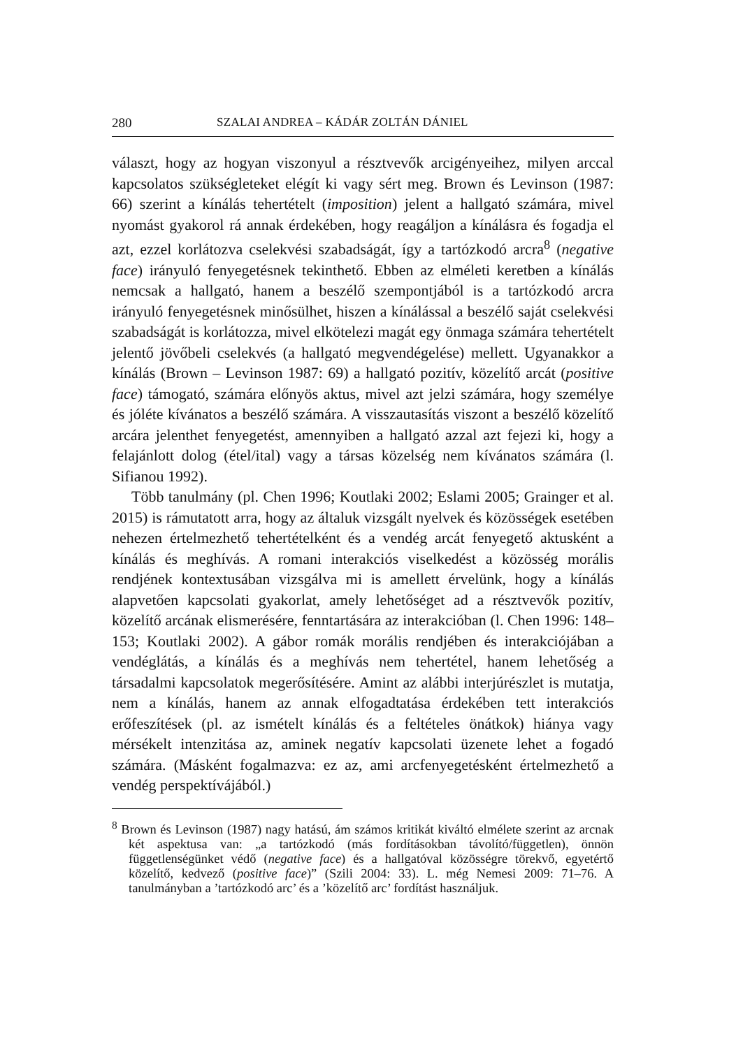280 SZALAI ANDREA – KÁDÁR ZOLTÁN DÁNIEL
választ, hogy az hogyan viszonyul a résztvevők arcigényeihez, milyen arccal kapcsolatos szükségleteket elégít ki vagy sért meg. Brown és Levinson (1987: 66) szerint a kínálás tehertételt (imposition) jelent a hallgató számára, mivel nyomást gyakorol rá annak érdekében, hogy reagáljon a kínálásra és fogadja el azt, ezzel korlátozva cselekvési szabadságát, így a tartózkodó arcra<sup>8</sup> (negative face) irányuló fenyegetésnek tekinthető. Ebben az elméleti keretben a kínálás nemcsak a hallgató, hanem a beszélő szempontjából is a tartózkodó arcra irányuló fenyegetésnek minősülhet, hiszen a kínálással a beszélő saját cselekvési szabadságát is korlátozza, mivel elkötelezi magát egy önmaga számára tehertételt jelentő jövőbeli cselekvés (a hallgató megvendégelése) mellett. Ugyanakkor a kínálás (Brown – Levinson 1987: 69) a hallgató pozitív, közelítő arcát (positive face) támogató, számára előnyös aktus, mivel azt jelzi számára, hogy személye és jóléte kívánatos a beszélő számára. A visszautasítás viszont a beszélő közelítő arcára jelenthet fenyegetést, amennyiben a hallgató azzal azt fejezi ki, hogy a felajánlott dolog (étel/ital) vagy a társas közelség nem kívánatos számára (l. Sifianou 1992).
Több tanulmány (pl. Chen 1996; Koutlaki 2002; Eslami 2005; Grainger et al. 2015) is rámutatott arra, hogy az általuk vizsgált nyelvek és közösségek esetében nehezen értelmezhető tehertételként és a vendég arcát fenyegető aktusként a kínálás és meghívás. A romani interakciós viselkedést a közösség morális rendjének kontextusában vizsgálva mi is amellett érvelünk, hogy a kínálás alapvetően kapcsolati gyakorlat, amely lehetőséget ad a résztvevők pozitív, közelítő arcának elismerésére, fenntartására az interakcióban (l. Chen 1996: 148–153; Koutlaki 2002). A gábor romák morális rendjében és interakciójában a vendéglátás, a kínálás és a meghívás nem tehertétel, hanem lehetőség a társadalmi kapcsolatok megerősítésére. Amint az alábbi interjúrészlet is mutatja, nem a kínálás, hanem az annak elfogadtatása érdekében tett interakciós erőfeszítések (pl. az ismételt kínálás és a feltételes önátkok) hiánya vagy mérsékelt intenzitása az, aminek negatív kapcsolati üzenete lehet a fogadó számára. (Másként fogalmazva: ez az, ami arcfenyegetésként értelmezhető a vendég perspektívájából.)
<sup>8</sup> Brown és Levinson (1987) nagy hatású, ám számos kritikát kiváltó elmélete szerint az arcnak két aspektusa van: „a tartózkodó (más fordításokban távolító/független), önnön függetlenségünket védő (negative face) és a hallgatóval közösségre törekvő, egyetértő közelítő, kedvező (positive face)” (Szili 2004: 33). L. még Nemesi 2009: 71–76. A tanulmányban a ’tartózkodó arc’ és a ’közelítő arc’ fordítást használjuk.